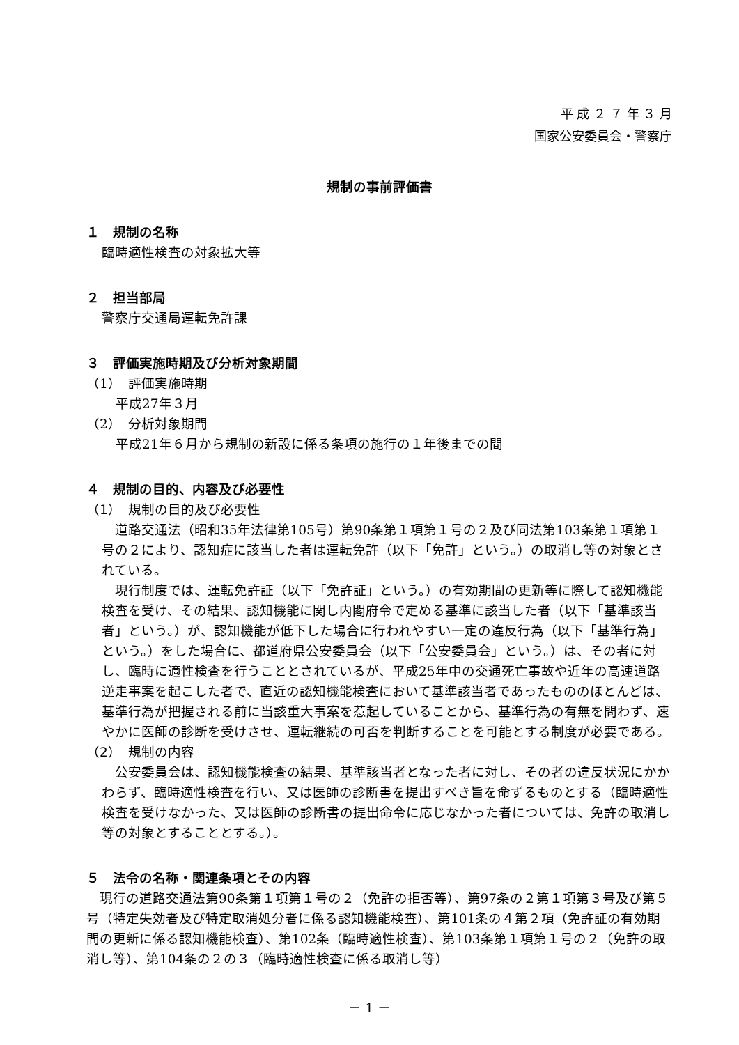平 成 ２ ７ 年 ３ 月
国家公安委員会・警察庁
規制の事前評価書
１　規制の名称
臨時適性検査の対象拡大等
２　担当部局
警察庁交通局運転免許課
３　評価実施時期及び分析対象期間
（1）　評価実施時期
平成27年３月
（2）　分析対象期間
平成21年６月から規制の新設に係る条項の施行の１年後までの間
４　規制の目的、内容及び必要性
（1）　規制の目的及び必要性
　道路交通法（昭和35年法律第105号）第90条第１項第１号の２及び同法第103条第１項第１号の２により、認知症に該当した者は運転免許（以下「免許」という。）の取消し等の対象とされている。
　現行制度では、運転免許証（以下「免許証」という。）の有効期間の更新等に際して認知機能検査を受け、その結果、認知機能に関し内閣府令で定める基準に該当した者（以下「基準該当者」という。）が、認知機能が低下した場合に行われやすい一定の違反行為（以下「基準行為」という。）をした場合に、都道府県公安委員会（以下「公安委員会」という。）は、その者に対し、臨時に適性検査を行うこととされているが、平成25年中の交通死亡事故や近年の高速道路逆走事案を起こした者で、直近の認知機能検査において基準該当者であったもののほとんどは、基準行為が把握される前に当該重大事案を惹起していることから、基準行為の有無を問わず、速やかに医師の診断を受けさせ、運転継続の可否を判断することを可能とする制度が必要である。
（2）　規制の内容
　公安委員会は、認知機能検査の結果、基準該当者となった者に対し、その者の違反状況にかかわらず、臨時適性検査を行い、又は医師の診断書を提出すべき旨を命ずるものとする（臨時適性検査を受けなかった、又は医師の診断書の提出命令に応じなかった者については、免許の取消し等の対象とすることとする。）。
５　法令の名称・関連条項とその内容
　現行の道路交通法第90条第１項第１号の２（免許の拒否等）、第97条の２第１項第３号及び第５号（特定失効者及び特定取消処分者に係る認知機能検査）、第101条の４第２項（免許証の有効期間の更新に係る認知機能検査）、第102条（臨時適性検査）、第103条第１項第１号の２（免許の取消し等）、第104条の２の３（臨時適性検査に係る取消し等）
－ 1 －